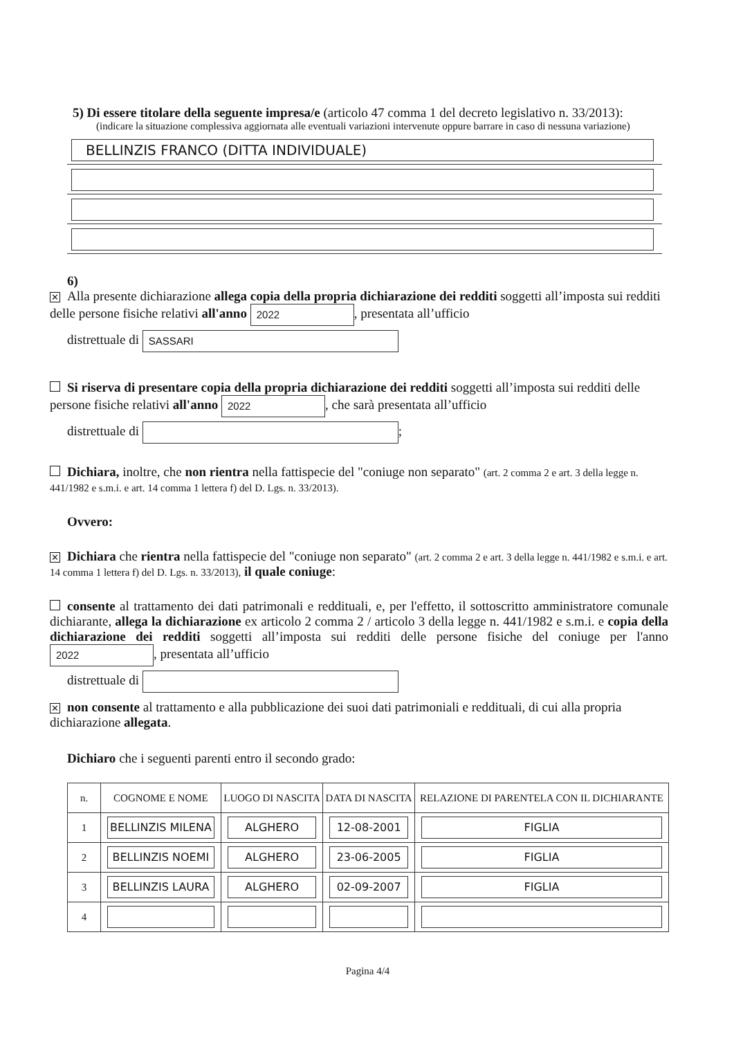5) Di essere titolare della seguente impresa/e (articolo 47 comma 1 del decreto legislativo n. 33/2013):
(indicare la situazione complessiva aggiornata alle eventuali variazioni intervenute oppure barrare in caso di nessuna variazione)
BELLINZIS FRANCO (DITTA INDIVIDUALE)
6)
✕ Alla presente dichiarazione allega copia della propria dichiarazione dei redditi soggetti all’imposta sui redditi delle persone fisiche relativi all'anno 2022, presentata all’ufficio
distrettuale di SASSARI
Si riserva di presentare copia della propria dichiarazione dei redditi soggetti all’imposta sui redditi delle persone fisiche relativi all'anno 2022, che sarà presentata all’ufficio
distrettuale di ;
Dichiara, inoltre, che non rientra nella fattispecie del "coniuge non separato" (art. 2 comma 2 e art. 3 della legge n. 441/1982 e s.m.i. e art. 14 comma 1 lettera f) del D. Lgs. n. 33/2013).
Ovvero:
✕ Dichiara che rientra nella fattispecie del "coniuge non separato" (art. 2 comma 2 e art. 3 della legge n. 441/1982 e s.m.i. e art. 14 comma 1 lettera f) del D. Lgs. n. 33/2013), il quale coniuge:
consente al trattamento dei dati patrimonali e reddituali, e, per l'effetto, il sottoscritto amministratore comunale dichiarante, allega la dichiarazione ex articolo 2 comma 2 / articolo 3 della legge n. 441/1982 e s.m.i. e copia della dichiarazione dei redditi soggetti all’imposta sui redditi delle persone fisiche del coniuge per l'anno 2022, presentata all’ufficio
distrettuale di
✕ non consente al trattamento e alla pubblicazione dei suoi dati patrimoniali e reddituali, di cui alla propria dichiarazione allegata.
Dichiaro che i seguenti parenti entro il secondo grado:
| n. | COGNOME E NOME | LUOGO DI NASCITA | DATA DI NASCITA | RELAZIONE DI PARENTELA CON IL DICHIARANTE |
| --- | --- | --- | --- | --- |
| 1 | BELLINZIS MILENA | ALGHERO | 12-08-2001 | FIGLIA |
| 2 | BELLINZIS NOEMI | ALGHERO | 23-06-2005 | FIGLIA |
| 3 | BELLINZIS LAURA | ALGHERO | 02-09-2007 | FIGLIA |
| 4 | | | | |
Pagina 4/4